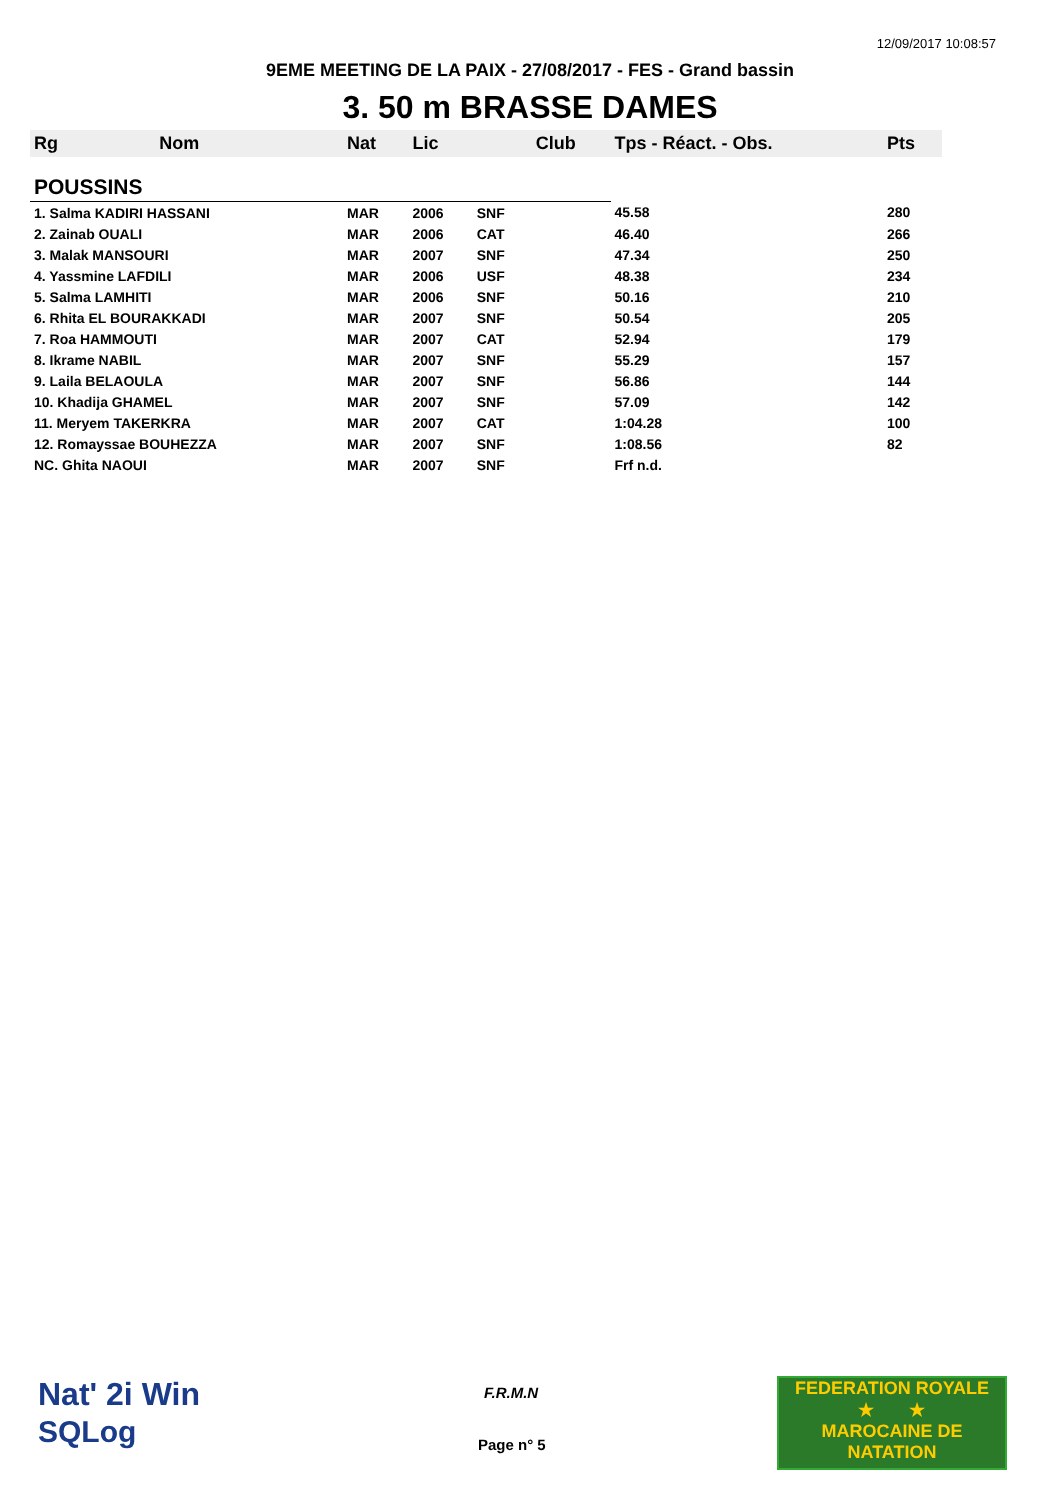12/09/2017 10:08:57
9EME MEETING DE LA PAIX - 27/08/2017 - FES - Grand bassin
3. 50 m BRASSE DAMES
| Rg | Nom | Nat | Lic | | Club | Tps - Réact. - Obs. | Pts |
| --- | --- | --- | --- | --- | --- | --- | --- |
| POUSSINS | | | | | | | |
| 1. Salma KADIRI HASSANI | | MAR | 2006 | SNF | | 45.58 | 280 |
| 2. Zainab OUALI | | MAR | 2006 | CAT | | 46.40 | 266 |
| 3. Malak MANSOURI | | MAR | 2007 | SNF | | 47.34 | 250 |
| 4. Yassmine LAFDILI | | MAR | 2006 | USF | | 48.38 | 234 |
| 5. Salma LAMHITI | | MAR | 2006 | SNF | | 50.16 | 210 |
| 6. Rhita EL BOURAKKADI | | MAR | 2007 | SNF | | 50.54 | 205 |
| 7. Roa HAMMOUTI | | MAR | 2007 | CAT | | 52.94 | 179 |
| 8. Ikrame NABIL | | MAR | 2007 | SNF | | 55.29 | 157 |
| 9. Laila BELAOULA | | MAR | 2007 | SNF | | 56.86 | 144 |
| 10. Khadija GHAMEL | | MAR | 2007 | SNF | | 57.09 | 142 |
| 11. Meryem TAKERKRA | | MAR | 2007 | CAT | | 1:04.28 | 100 |
| 12. Romayssae BOUHEZZA | | MAR | 2007 | SNF | | 1:08.56 | 82 |
| NC. Ghita NAOUI | | MAR | 2007 | SNF | | Frf n.d. | |
Nat' 2i Win
SQLog
F.R.M.N
Page n° 5
FEDERATION ROYALE
★ ★
MAROCAINE DE NATATION